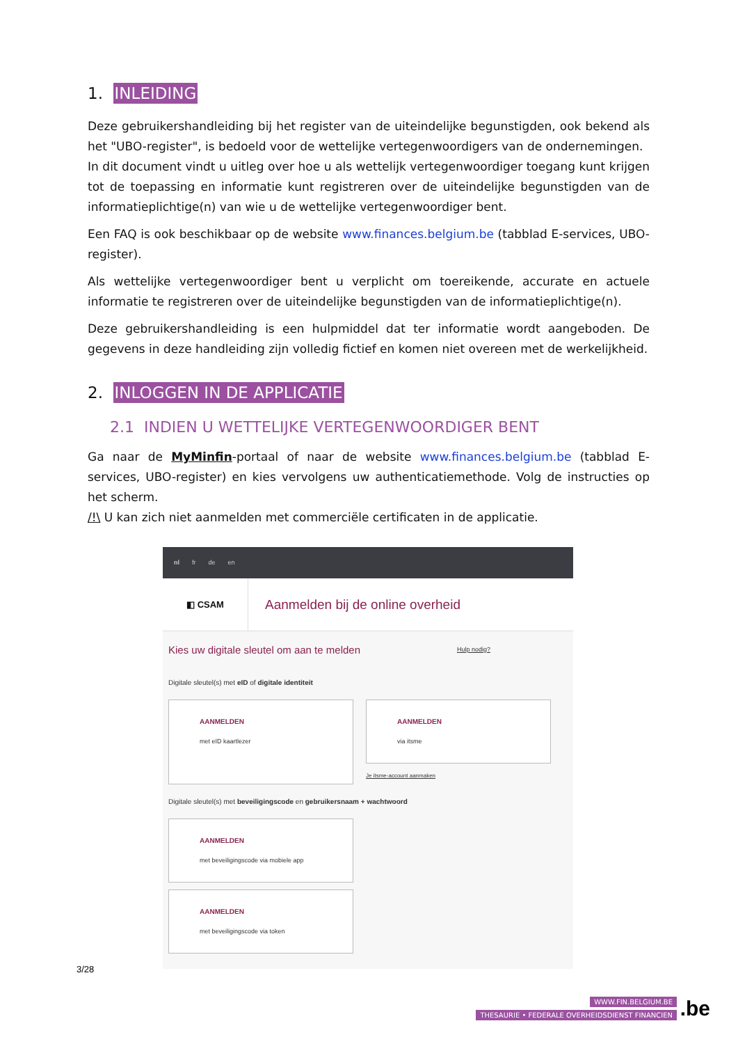1. INLEIDING
Deze gebruikershandleiding bij het register van de uiteindelijke begunstigden, ook bekend als het "UBO-register", is bedoeld voor de wettelijke vertegenwoordigers van de ondernemingen.
In dit document vindt u uitleg over hoe u als wettelijk vertegenwoordiger toegang kunt krijgen tot de toepassing en informatie kunt registreren over de uiteindelijke begunstigden van de informatieplichtige(n) van wie u de wettelijke vertegenwoordiger bent.
Een FAQ is ook beschikbaar op de website www.finances.belgium.be (tabblad E-services, UBO-register).
Als wettelijke vertegenwoordiger bent u verplicht om toereikende, accurate en actuele informatie te registreren over de uiteindelijke begunstigden van de informatieplichtige(n).
Deze gebruikershandleiding is een hulpmiddel dat ter informatie wordt aangeboden. De gegevens in deze handleiding zijn volledig fictief en komen niet overeen met de werkelijkheid.
2. INLOGGEN IN DE APPLICATIE
2.1 INDIEN U WETTELIJKE VERTEGENWOORDIGER BENT
Ga naar de MyMinfin-portaal of naar de website www.finances.belgium.be (tabblad E-services, UBO-register) en kies vervolgens uw authenticatiemethode. Volg de instructies op het scherm.
/!\ U kan zich niet aanmelden met commerciële certificaten in de applicatie.
nl fr de en
◧ CSAM
Aanmelden bij de online overheid
Kies uw digitale sleutel om aan te melden Hulp nodig?
Digitale sleutel(s) met eID of digitale identiteit
AANMELDEN
met eID kaartlezer
AANMELDEN
via itsme
Je itsme-account aanmaken
Digitale sleutel(s) met beveiligingscode en gebruikersnaam + wachtwoord
AANMELDEN
met beveiligingscode via mobiele app
AANMELDEN
met beveiligingscode via token
3/28
WWW.FIN.BELGIUM.BE
THESAURIE • FEDERALE OVERHEIDSDIENST FINANCIEN
.be